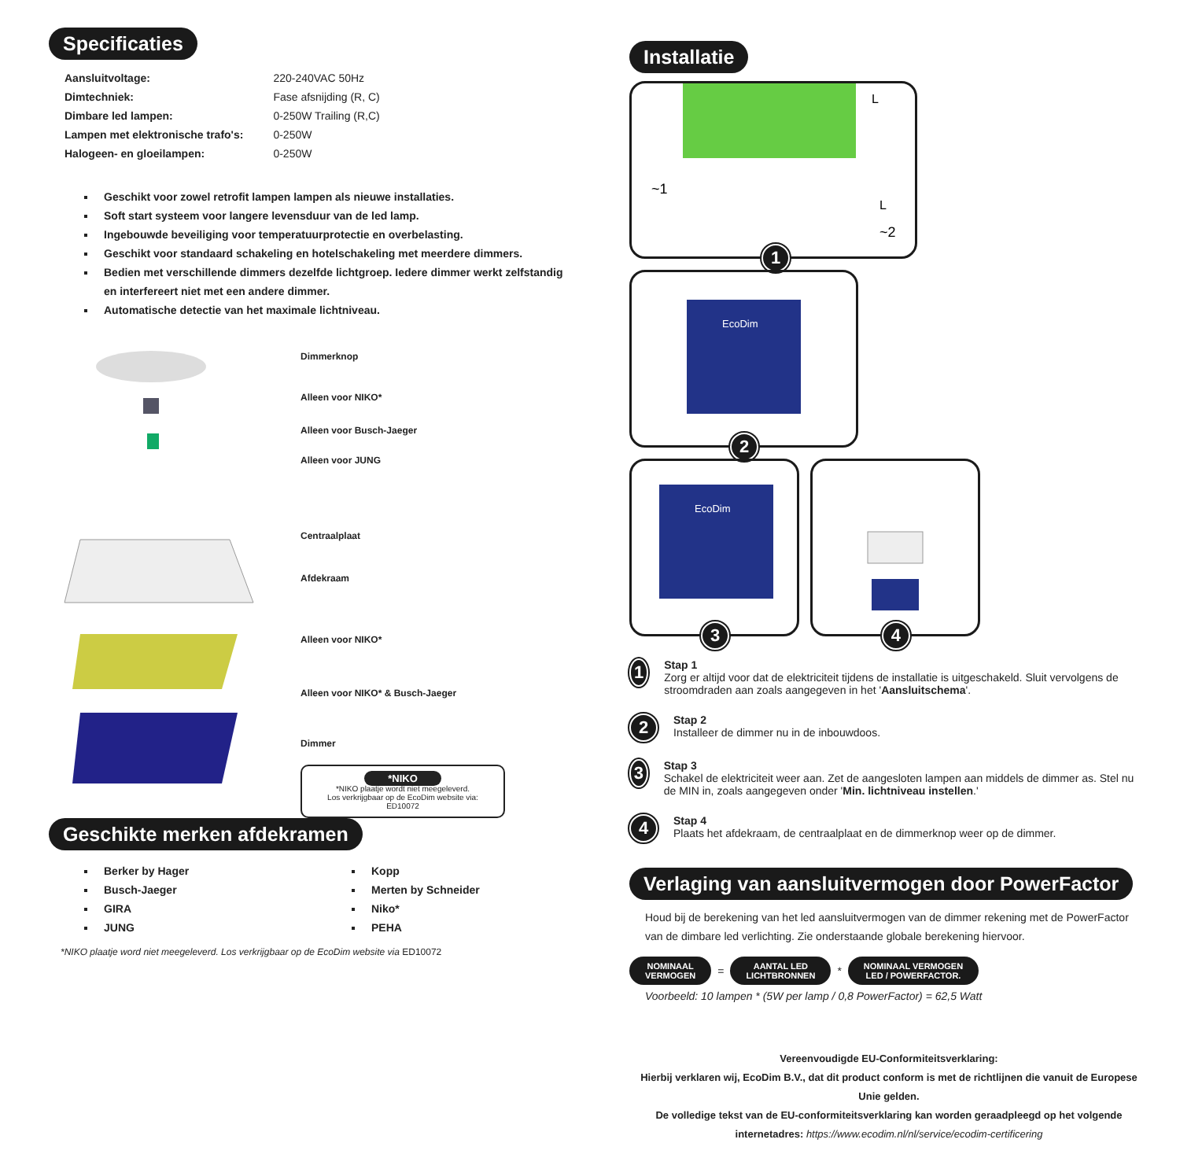Specificaties
| Aansluitvoltage: | 220-240VAC 50Hz |
| Dimtechniek: | Fase afsnijding (R, C) |
| Dimbare led lampen: | 0-250W Trailing (R,C) |
| Lampen met elektronische trafo's: | 0-250W |
| Halogeen- en gloeilampen: | 0-250W |
Geschikt voor zowel retrofit lampen lampen als nieuwe installaties.
Soft start systeem voor langere levensduur van de led lamp.
Ingebouwde beveiliging voor temperatuurprotectie en overbelasting.
Geschikt voor standaard schakeling en hotelschakeling met meerdere dimmers.
Bedien met verschillende dimmers dezelfde lichtgroep. Iedere dimmer werkt zelfstandig en interfereert niet met een andere dimmer.
Automatische detectie van het maximale lichtniveau.
Dimmerknop
Alleen voor NIKO*
Alleen voor Busch-Jaeger
Alleen voor JUNG
Centraalplaat
Afdekraam
Alleen voor NIKO*
Alleen voor NIKO* & Busch-Jaeger
Dimmer
*NIKO
*NIKO plaatje wordt niet meegeleverd.
Los verkrijgbaar op de EcoDim website via:
ED10072
Geschikte merken afdekramen
Berker by Hager
Busch-Jaeger
GIRA
JUNG
Kopp
Merten by Schneider
Niko*
PEHA
*NIKO plaatje word niet meegeleverd. Los verkrijgbaar op de EcoDim website via ED10072
Installatie
L
L
~1
~2
1
EcoDim
2
EcoDim
3
4
1
Stap 1
Zorg er altijd voor dat de elektriciteit tijdens de installatie is uitgeschakeld. Sluit vervolgens de stroomdraden aan zoals aangegeven in het 'Aansluitschema'.
2
Stap 2
Installeer de dimmer nu in de inbouwdoos.
3
Stap 3
Schakel de elektriciteit weer aan. Zet de aangesloten lampen aan middels de dimmer as. Stel nu de MIN in, zoals aangegeven onder 'Min. lichtniveau instellen.'
4
Stap 4
Plaats het afdekraam, de centraalplaat en de dimmerknop weer op de dimmer.
Verlaging van aansluitvermogen door PowerFactor
Houd bij de berekening van het led aansluitvermogen van de dimmer rekening met de PowerFactor van de dimbare led verlichting. Zie onderstaande globale berekening hiervoor.
NOMINAAL
VERMOGEN = AANTAL LED
LICHTBRONNEN * NOMINAAL VERMOGEN
LED / POWERFACTOR.
Voorbeeld: 10 lampen * (5W per lamp / 0,8 PowerFactor) = 62,5 Watt
Vereenvoudigde EU-Conformiteitsverklaring:
Hierbij verklaren wij, EcoDim B.V., dat dit product conform is met de richtlijnen die vanuit de Europese Unie gelden.
De volledige tekst van de EU-conformiteitsverklaring kan worden geraadpleegd op het volgende internetadres: https://www.ecodim.nl/nl/service/ecodim-certificering